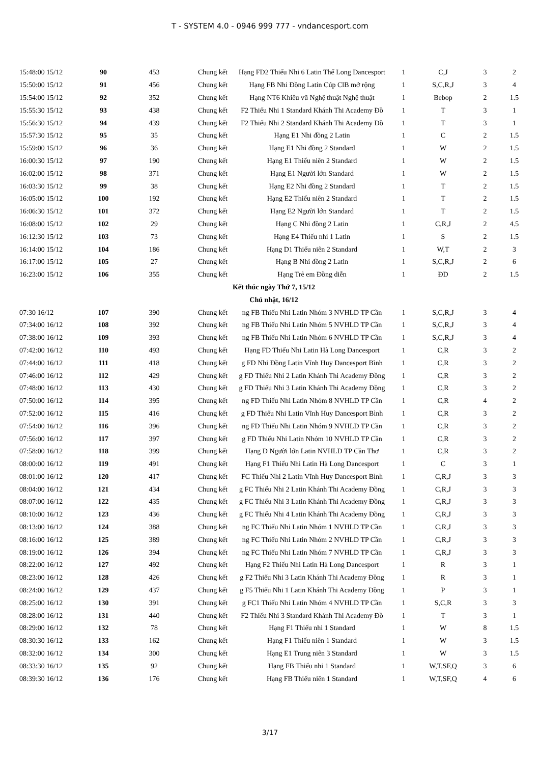T - SYSTEM 4.0 - 0946 999 777 - vndancesport.com
| 15:48:00 15/12 | 90 | 453 | Chung kết | Hạng FD2 Thiếu Nhi 6 Latin Thế Long Dancesport | 1 | C,J | 3 | 2 |
| 15:50:00 15/12 | 91 | 456 | Chung kết | Hạng FB Nhi Đồng Latin Cúp ClB mở rộng | 1 | S,C,R,J | 3 | 4 |
| 15:54:00 15/12 | 92 | 352 | Chung kết | Hạng NT6 Khiêu vũ Nghệ thuật Nghệ thuật | 1 | Bebop | 2 | 1.5 |
| 15:55:30 15/12 | 93 | 438 | Chung kết | F2 Thiếu Nhi 1 Standard Khánh Thi Academy Đồ | 1 | T | 3 | 1 |
| 15:56:30 15/12 | 94 | 439 | Chung kết | F2 Thiếu Nhi 2 Standard Khánh Thi Academy Đồ | 1 | T | 3 | 1 |
| 15:57:30 15/12 | 95 | 35 | Chung kết | Hạng E1 Nhi đồng 2 Latin | 1 | C | 2 | 1.5 |
| 15:59:00 15/12 | 96 | 36 | Chung kết | Hạng E1 Nhi đồng 2 Standard | 1 | W | 2 | 1.5 |
| 16:00:30 15/12 | 97 | 190 | Chung kết | Hạng E1 Thiếu niên 2 Standard | 1 | W | 2 | 1.5 |
| 16:02:00 15/12 | 98 | 371 | Chung kết | Hạng E1 Người lớn Standard | 1 | W | 2 | 1.5 |
| 16:03:30 15/12 | 99 | 38 | Chung kết | Hạng E2 Nhi đồng 2 Standard | 1 | T | 2 | 1.5 |
| 16:05:00 15/12 | 100 | 192 | Chung kết | Hạng E2 Thiếu niên 2 Standard | 1 | T | 2 | 1.5 |
| 16:06:30 15/12 | 101 | 372 | Chung kết | Hạng E2 Người lớn Standard | 1 | T | 2 | 1.5 |
| 16:08:00 15/12 | 102 | 29 | Chung kết | Hạng C Nhi đồng 2 Latin | 1 | C,R,J | 2 | 4.5 |
| 16:12:30 15/12 | 103 | 73 | Chung kết | Hạng E4 Thiếu nhi 1 Latin | 1 | S | 2 | 1.5 |
| 16:14:00 15/12 | 104 | 186 | Chung kết | Hạng D1 Thiếu niên 2 Standard | 1 | W,T | 2 | 3 |
| 16:17:00 15/12 | 105 | 27 | Chung kết | Hạng B Nhi đồng 2 Latin | 1 | S,C,R,J | 2 | 6 |
| 16:23:00 15/12 | 106 | 355 | Chung kết | Hạng Trẻ em Đồng diễn | 1 | ĐD | 2 | 1.5 |
| Kết thúc ngày Thứ 7, 15/12 | | | | | | | | |
| Chủ nhật, 16/12 | | | | | | | | |
| 07:30 16/12 | 107 | 390 | Chung kết | ng FB Thiếu Nhi Latin Nhóm 3 NVHLD TP Cần | 1 | S,C,R,J | 3 | 4 |
| 07:34:00 16/12 | 108 | 392 | Chung kết | ng FB Thiếu Nhi Latin Nhóm 5 NVHLD TP Cần | 1 | S,C,R,J | 3 | 4 |
| 07:38:00 16/12 | 109 | 393 | Chung kết | ng FB Thiếu Nhi Latin Nhóm 6 NVHLD TP Cần | 1 | S,C,R,J | 3 | 4 |
| 07:42:00 16/12 | 110 | 493 | Chung kết | Hạng FD Thiếu Nhi Latin Hà Long Dancesport | 1 | C,R | 3 | 2 |
| 07:44:00 16/12 | 111 | 418 | Chung kết | g FD Nhi Đồng Latin Vĩnh Huy Dancesport Bình | 1 | C,R | 3 | 2 |
| 07:46:00 16/12 | 112 | 429 | Chung kết | g FD Thiếu Nhi 2 Latin Khánh Thi Academy Đồng | 1 | C,R | 3 | 2 |
| 07:48:00 16/12 | 113 | 430 | Chung kết | g FD Thiếu Nhi 3 Latin Khánh Thi Academy Đồng | 1 | C,R | 3 | 2 |
| 07:50:00 16/12 | 114 | 395 | Chung kết | ng FD Thiếu Nhi Latin Nhóm 8 NVHLD TP Cần | 1 | C,R | 4 | 2 |
| 07:52:00 16/12 | 115 | 416 | Chung kết | g FD Thiếu Nhi Latin Vĩnh Huy Dancesport Bình | 1 | C,R | 3 | 2 |
| 07:54:00 16/12 | 116 | 396 | Chung kết | ng FD Thiếu Nhi Latin Nhóm 9 NVHLD TP Cần | 1 | C,R | 3 | 2 |
| 07:56:00 16/12 | 117 | 397 | Chung kết | g FD Thiếu Nhi Latin Nhóm 10 NVHLD TP Cần | 1 | C,R | 3 | 2 |
| 07:58:00 16/12 | 118 | 399 | Chung kết | Hạng D Người lớn Latin NVHLD TP Cần Thơ | 1 | C,R | 3 | 2 |
| 08:00:00 16/12 | 119 | 491 | Chung kết | Hạng F1 Thiếu Nhi Latin Hà Long Dancesport | 1 | C | 3 | 1 |
| 08:01:00 16/12 | 120 | 417 | Chung kết | FC Thiếu Nhi 2 Latin Vĩnh Huy Dancesport Bình | 1 | C,R,J | 3 | 3 |
| 08:04:00 16/12 | 121 | 434 | Chung kết | g FC Thiếu Nhi 2 Latin Khánh Thi Academy Đồng | 1 | C,R,J | 3 | 3 |
| 08:07:00 16/12 | 122 | 435 | Chung kết | g FC Thiếu Nhi 3 Latin Khánh Thi Academy Đồng | 1 | C,R,J | 3 | 3 |
| 08:10:00 16/12 | 123 | 436 | Chung kết | g FC Thiếu Nhi 4 Latin Khánh Thi Academy Đồng | 1 | C,R,J | 3 | 3 |
| 08:13:00 16/12 | 124 | 388 | Chung kết | ng FC Thiếu Nhi Latin Nhóm 1 NVHLD TP Cần | 1 | C,R,J | 3 | 3 |
| 08:16:00 16/12 | 125 | 389 | Chung kết | ng FC Thiếu Nhi Latin Nhóm 2 NVHLD TP Cần | 1 | C,R,J | 3 | 3 |
| 08:19:00 16/12 | 126 | 394 | Chung kết | ng FC Thiếu Nhi Latin Nhóm 7 NVHLD TP Cần | 1 | C,R,J | 3 | 3 |
| 08:22:00 16/12 | 127 | 492 | Chung kết | Hạng F2 Thiếu Nhi Latin Hà Long Dancesport | 1 | R | 3 | 1 |
| 08:23:00 16/12 | 128 | 426 | Chung kết | g F2 Thiếu Nhi 3 Latin Khánh Thi Academy Đồng | 1 | R | 3 | 1 |
| 08:24:00 16/12 | 129 | 437 | Chung kết | g F5 Thiếu Nhi 1 Latin Khánh Thi Academy Đồng | 1 | P | 3 | 1 |
| 08:25:00 16/12 | 130 | 391 | Chung kết | g FC1 Thiếu Nhi Latin Nhóm 4 NVHLD TP Cần | 1 | S,C,R | 3 | 3 |
| 08:28:00 16/12 | 131 | 440 | Chung kết | F2 Thiếu Nhi 3 Standard Khánh Thi Academy Đồ | 1 | T | 3 | 1 |
| 08:29:00 16/12 | 132 | 78 | Chung kết | Hạng F1 Thiếu nhi 1 Standard | 1 | W | 8 | 1.5 |
| 08:30:30 16/12 | 133 | 162 | Chung kết | Hạng F1 Thiếu niên 1 Standard | 1 | W | 3 | 1.5 |
| 08:32:00 16/12 | 134 | 300 | Chung kết | Hạng E1 Trung niên 3 Standard | 1 | W | 3 | 1.5 |
| 08:33:30 16/12 | 135 | 92 | Chung kết | Hạng FB Thiếu nhi 1 Standard | 1 | W,T,SF,Q | 3 | 6 |
| 08:39:30 16/12 | 136 | 176 | Chung kết | Hạng FB Thiếu niên 1 Standard | 1 | W,T,SF,Q | 4 | 6 |
3/17